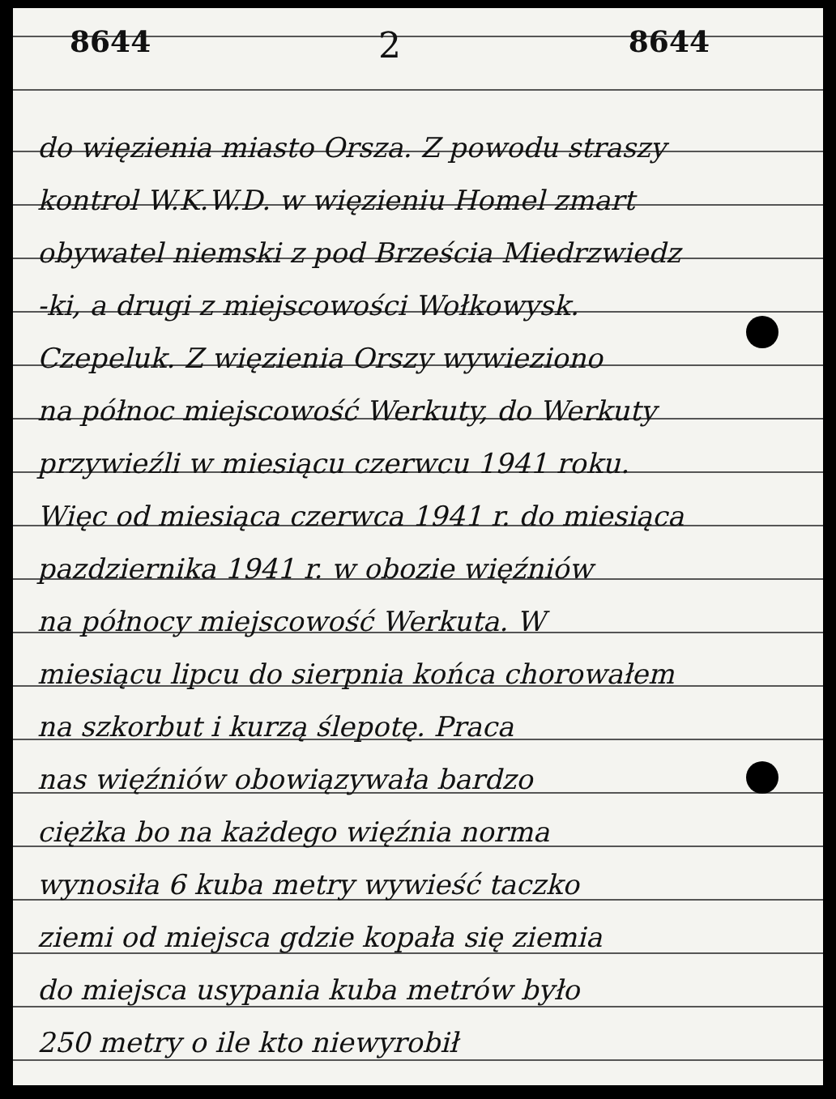8644 2 8644
do więzienia miasto Orsza. Z powodu straszy
kontrol W.K.W.D. w więzieniu Homel zmart
obywatel niemski z pod Brześcia Miedrzwiedz
-ki, a drugi z miejscowości Wołkowysk.
Czepeluk. Z więzienia Orszy wywieziono
na północ miejscowość Werkuty, do Werkuty
przywieźli w miesiącu czerwcu 1941 roku.
Więc od miesiąca czerwca 1941 r. do miesiąca
pazdziernika 1941 r. w obozie więźniów
na północy miejscowość Werkuta. W
miesiącu lipcu do sierpnia końca chorowałem
na szkorbut i kurzą ślepotę. Praca
nas więźniów obowiązywała bardzo
ciężka bo na każdego więźnia norma
wynosiła 6 kuba metry wywieść taczko
ziemi od miejsca gdzie kopała się ziemia
do miejsca usypania kuba metrów było
250 metry o ile kto niewyrobił